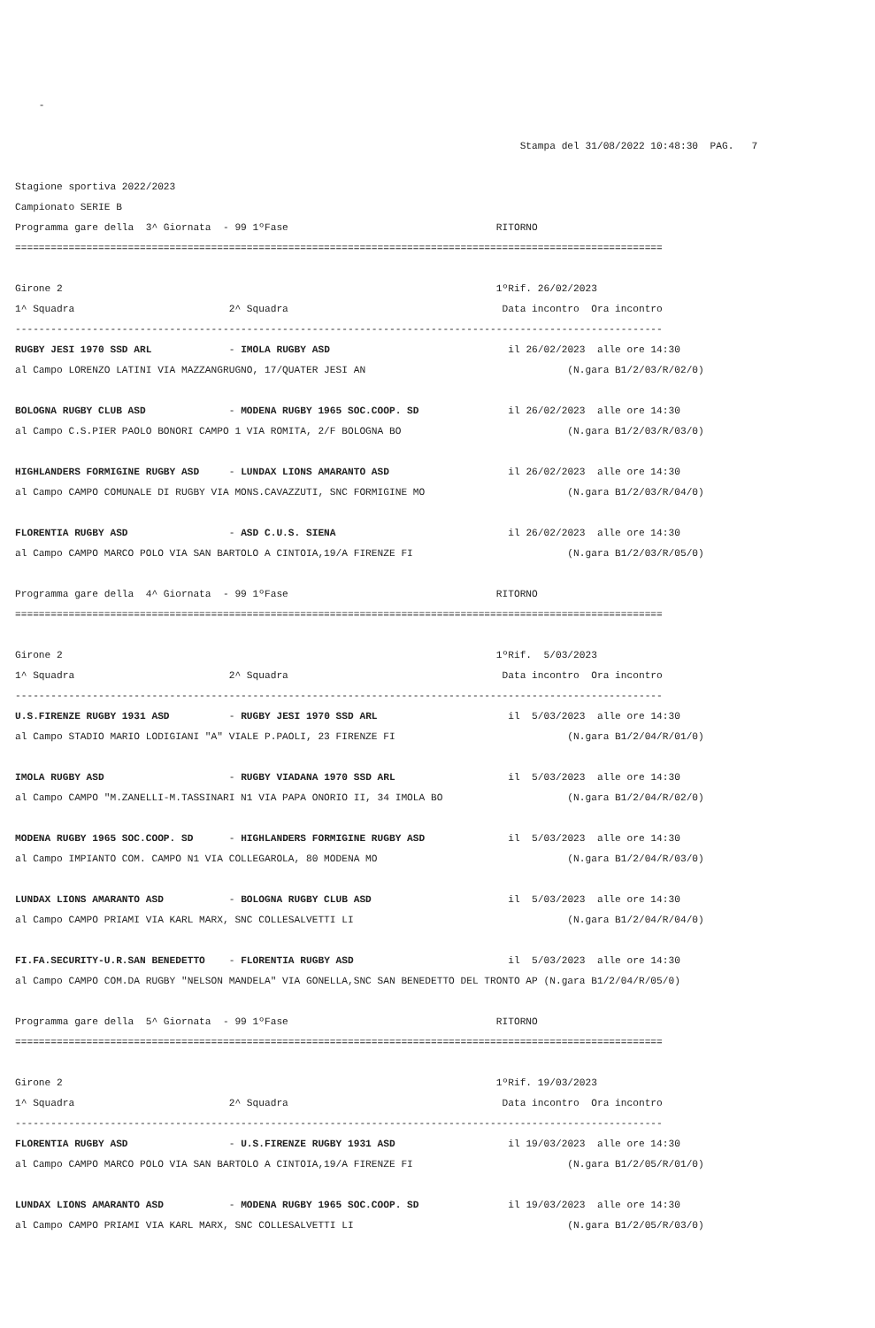-

                                                                                     Stampa del 31/08/2022 10:48:30  PAG.   7

Stagione sportiva 2022/2023
Campionato SERIE B
Programma gare della  3^ Giornata  - 99 1ºFase                                   RITORNO
=============================================================================================================

Girone 2                                                                         1ºRif. 26/02/2023
1^ Squadra                          2^ Squadra                                    Data incontro  Ora incontro
-------------------------------------------------------------------------------------------------------------
RUGBY JESI 1970 SSD ARL             - IMOLA RUGBY ASD                              il 26/02/2023  alle ore 14:30
al Campo LORENZO LATINI VIA MAZZANGRUGNO, 17/QUATER JESI AN                                  (N.gara B1/2/03/R/02/0)

BOLOGNA RUGBY CLUB ASD              - MODENA RUGBY 1965 SOC.COOP. SD               il 26/02/2023  alle ore 14:30
al Campo C.S.PIER PAOLO BONORI CAMPO 1 VIA ROMITA, 2/F BOLOGNA BO                            (N.gara B1/2/03/R/03/0)

HIGHLANDERS FORMIGINE RUGBY ASD     - LUNDAX LIONS AMARANTO ASD                    il 26/02/2023  alle ore 14:30
al Campo CAMPO COMUNALE DI RUGBY VIA MONS.CAVAZZUTI, SNC FORMIGINE MO                        (N.gara B1/2/03/R/04/0)

FLORENTIA RUGBY ASD                 - ASD C.U.S. SIENA                             il 26/02/2023  alle ore 14:30
al Campo CAMPO MARCO POLO VIA SAN BARTOLO A CINTOIA,19/A FIRENZE FI                          (N.gara B1/2/03/R/05/0)

Programma gare della  4^ Giornata  - 99 1ºFase                                   RITORNO
=============================================================================================================

Girone 2                                                                         1ºRif.  5/03/2023
1^ Squadra                          2^ Squadra                                    Data incontro  Ora incontro
-------------------------------------------------------------------------------------------------------------
U.S.FIRENZE RUGBY 1931 ASD          - RUGBY JESI 1970 SSD ARL                      il  5/03/2023  alle ore 14:30
al Campo STADIO MARIO LODIGIANI "A" VIALE P.PAOLI, 23 FIRENZE FI                             (N.gara B1/2/04/R/01/0)

IMOLA RUGBY ASD                     - RUGBY VIADANA 1970 SSD ARL                   il  5/03/2023  alle ore 14:30
al Campo CAMPO "M.ZANELLI-M.TASSINARI N1 VIA PAPA ONORIO II, 34 IMOLA BO                     (N.gara B1/2/04/R/02/0)

MODENA RUGBY 1965 SOC.COOP. SD      - HIGHLANDERS FORMIGINE RUGBY ASD              il  5/03/2023  alle ore 14:30
al Campo IMPIANTO COM. CAMPO N1 VIA COLLEGAROLA, 80 MODENA MO                                (N.gara B1/2/04/R/03/0)

LUNDAX LIONS AMARANTO ASD           - BOLOGNA RUGBY CLUB ASD                       il  5/03/2023  alle ore 14:30
al Campo CAMPO PRIAMI VIA KARL MARX, SNC COLLESALVETTI LI                                    (N.gara B1/2/04/R/04/0)

FI.FA.SECURITY-U.R.SAN BENEDETTO    - FLORENTIA RUGBY ASD                          il  5/03/2023  alle ore 14:30
al Campo CAMPO COM.DA RUGBY "NELSON MANDELA" VIA GONELLA,SNC SAN BENEDETTO DEL TRONTO AP (N.gara B1/2/04/R/05/0)

Programma gare della  5^ Giornata  - 99 1ºFase                                   RITORNO
=============================================================================================================

Girone 2                                                                         1ºRif. 19/03/2023
1^ Squadra                          2^ Squadra                                    Data incontro  Ora incontro
-------------------------------------------------------------------------------------------------------------
FLORENTIA RUGBY ASD                 - U.S.FIRENZE RUGBY 1931 ASD                   il 19/03/2023  alle ore 14:30
al Campo CAMPO MARCO POLO VIA SAN BARTOLO A CINTOIA,19/A FIRENZE FI                          (N.gara B1/2/05/R/01/0)

LUNDAX LIONS AMARANTO ASD           - MODENA RUGBY 1965 SOC.COOP. SD               il 19/03/2023  alle ore 14:30
al Campo CAMPO PRIAMI VIA KARL MARX, SNC COLLESALVETTI LI                                    (N.gara B1/2/05/R/03/0)